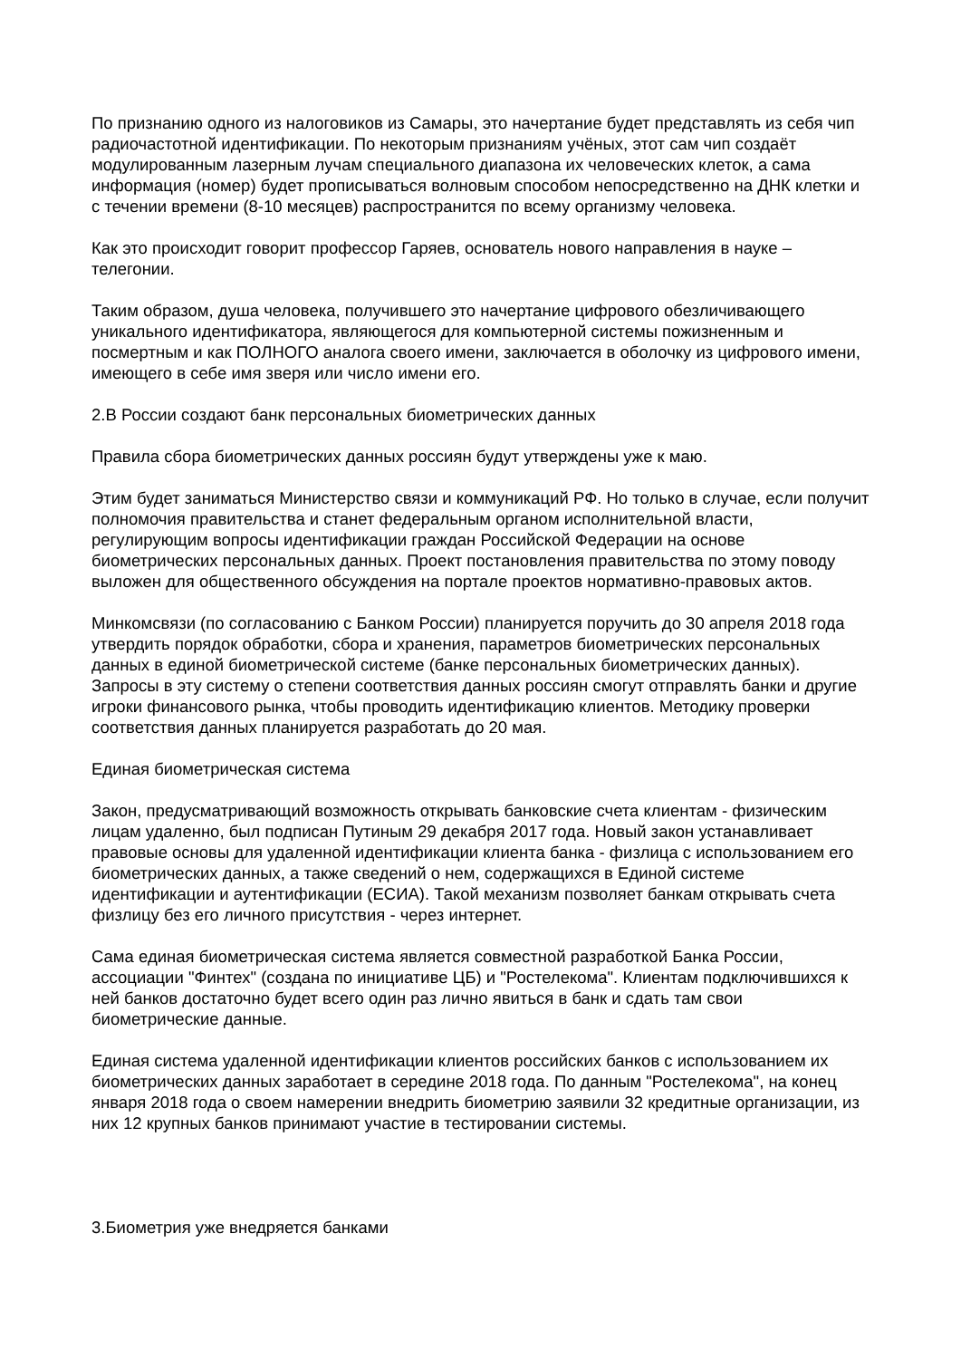По признанию одного из налоговиков из Самары, это начертание будет представлять из себя чип радиочастотной идентификации. По некоторым признаниям учёных, этот сам чип создаёт модулированным лазерным лучам специального диапазона их человеческих клеток, а сама информация (номер) будет прописываться волновым способом непосредственно на ДНК клетки и с течении времени (8-10 месяцев) распространится по всему организму человека.
Как это происходит говорит профессор Гаряев, основатель нового направления в науке – телегонии.
Таким образом, душа человека, получившего это начертание цифрового обезличивающего уникального идентификатора, являющегося для компьютерной системы пожизненным и посмертным и как ПОЛНОГО аналога своего имени, заключается в оболочку из цифрового имени, имеющего в себе имя зверя или число имени его.
2.В России создают банк персональных биометрических данных
Правила сбора биометрических данных россиян будут утверждены уже к маю.
Этим будет заниматься Министерство связи и коммуникаций РФ. Но только в случае, если получит полномочия правительства и станет федеральным органом исполнительной власти, регулирующим вопросы идентификации граждан Российской Федерации на основе биометрических персональных данных. Проект постановления правительства по этому поводу выложен для общественного обсуждения на портале проектов нормативно-правовых актов.
Минкомсвязи (по согласованию с Банком России) планируется поручить до 30 апреля 2018 года утвердить порядок обработки, сбора и хранения, параметров биометрических персональных данных в единой биометрической системе (банке персональных биометрических данных). Запросы в эту систему о степени соответствия данных россиян смогут отправлять банки и другие игроки финансового рынка, чтобы проводить идентификацию клиентов. Методику проверки соответствия данных планируется разработать до 20 мая.
Единая биометрическая система
Закон, предусматривающий возможность открывать банковские счета клиентам - физическим лицам удаленно, был подписан Путиным 29 декабря 2017 года. Новый закон устанавливает правовые основы для удаленной идентификации клиента банка - физлица с использованием его биометрических данных, а также сведений о нем, содержащихся в Единой системе идентификации и аутентификации (ЕСИА). Такой механизм позволяет банкам открывать счета физлицу без его личного присутствия - через интернет.
Сама единая биометрическая система является совместной разработкой Банка России, ассоциации "Финтех" (создана по инициативе ЦБ) и "Ростелекома". Клиентам подключившихся к ней банков достаточно будет всего один раз лично явиться в банк и сдать там свои биометрические данные.
Единая система удаленной идентификации клиентов российских банков с использованием их биометрических данных заработает в середине 2018 года. По данным "Ростелекома", на конец января 2018 года о своем намерении внедрить биометрию заявили 32 кредитные организации, из них 12 крупных банков принимают участие в тестировании системы.
3.Биометрия уже внедряется банками